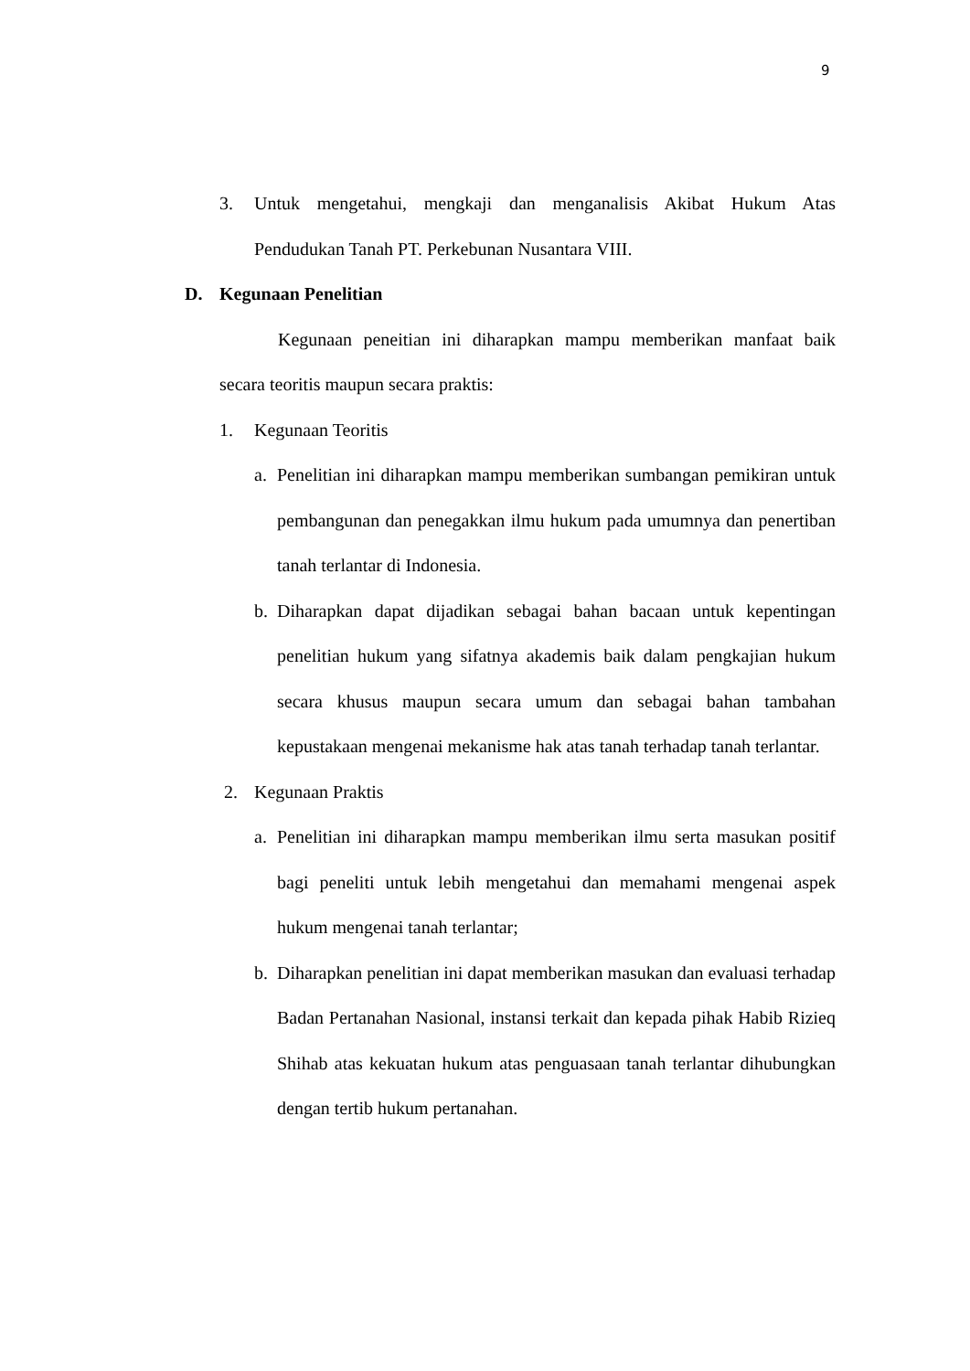9
3. Untuk mengetahui, mengkaji dan menganalisis Akibat Hukum Atas Pendudukan Tanah PT. Perkebunan Nusantara VIII.
D. Kegunaan Penelitian
Kegunaan peneitian ini diharapkan mampu memberikan manfaat baik secara teoritis maupun secara praktis:
1. Kegunaan Teoritis
a. Penelitian ini diharapkan mampu memberikan sumbangan pemikiran untuk pembangunan dan penegakkan ilmu hukum pada umumnya dan penertiban tanah terlantar di Indonesia.
b. Diharapkan dapat dijadikan sebagai bahan bacaan untuk kepentingan penelitian hukum yang sifatnya akademis baik dalam pengkajian hukum secara khusus maupun secara umum dan sebagai bahan tambahan kepustakaan mengenai mekanisme hak atas tanah terhadap tanah terlantar.
2. Kegunaan Praktis
a. Penelitian ini diharapkan mampu memberikan ilmu serta masukan positif bagi peneliti untuk lebih mengetahui dan memahami mengenai aspek hukum mengenai tanah terlantar;
b. Diharapkan penelitian ini dapat memberikan masukan dan evaluasi terhadap Badan Pertanahan Nasional, instansi terkait dan kepada pihak Habib Rizieq Shihab atas kekuatan hukum atas penguasaan tanah terlantar dihubungkan dengan tertib hukum pertanahan.